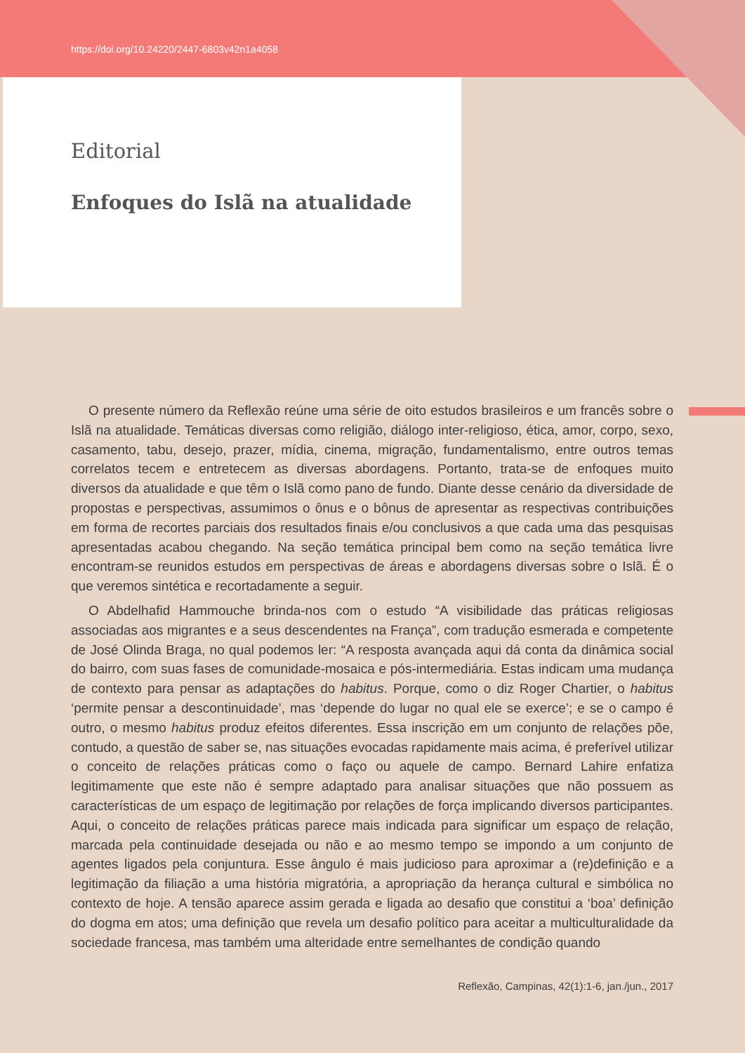https://doi.org/10.24220/2447-6803v42n1a4058
Editorial
Enfoques do Islã na atualidade
O presente número da Reflexão reúne uma série de oito estudos brasileiros e um francês sobre o Islã na atualidade. Temáticas diversas como religião, diálogo inter-religioso, ética, amor, corpo, sexo, casamento, tabu, desejo, prazer, mídia, cinema, migração, fundamentalismo, entre outros temas correlatos tecem e entretecem as diversas abordagens. Portanto, trata-se de enfoques muito diversos da atualidade e que têm o Islã como pano de fundo. Diante desse cenário da diversidade de propostas e perspectivas, assumimos o ônus e o bônus de apresentar as respectivas contribuições em forma de recortes parciais dos resultados finais e/ou conclusivos a que cada uma das pesquisas apresentadas acabou chegando. Na seção temática principal bem como na seção temática livre encontram-se reunidos estudos em perspectivas de áreas e abordagens diversas sobre o Islã. É o que veremos sintética e recortadamente a seguir.
O Abdelhafid Hammouche brinda-nos com o estudo “A visibilidade das práticas religiosas associadas aos migrantes e a seus descendentes na França”, com tradução esmerada e competente de José Olinda Braga, no qual podemos ler: “A resposta avançada aqui dá conta da dinâmica social do bairro, com suas fases de comunidade-mosaica e pós-intermediária. Estas indicam uma mudança de contexto para pensar as adaptações do habitus. Porque, como o diz Roger Chartier, o habitus ‘permite pensar a descontinuidade’, mas ‘depende do lugar no qual ele se exerce’; e se o campo é outro, o mesmo habitus produz efeitos diferentes. Essa inscrição em um conjunto de relações põe, contudo, a questão de saber se, nas situações evocadas rapidamente mais acima, é preferível utilizar o conceito de relações práticas como o faço ou aquele de campo. Bernard Lahire enfatiza legitimamente que este não é sempre adaptado para analisar situações que não possuem as características de um espaço de legitimação por relações de força implicando diversos participantes. Aqui, o conceito de relações práticas parece mais indicada para significar um espaço de relação, marcada pela continuidade desejada ou não e ao mesmo tempo se impondo a um conjunto de agentes ligados pela conjuntura. Esse ângulo é mais judicioso para aproximar a (re)definição e a legitimação da filiação a uma história migratória, a apropriação da herança cultural e simbólica no contexto de hoje. A tensão aparece assim gerada e ligada ao desafio que constitui a ‘boa’ definição do dogma em atos; uma definição que revela um desafio político para aceitar a multiculturalidade da sociedade francesa, mas também uma alteridade entre semelhantes de condição quando
Reflexão, Campinas, 42(1):1-6, jan./jun., 2017